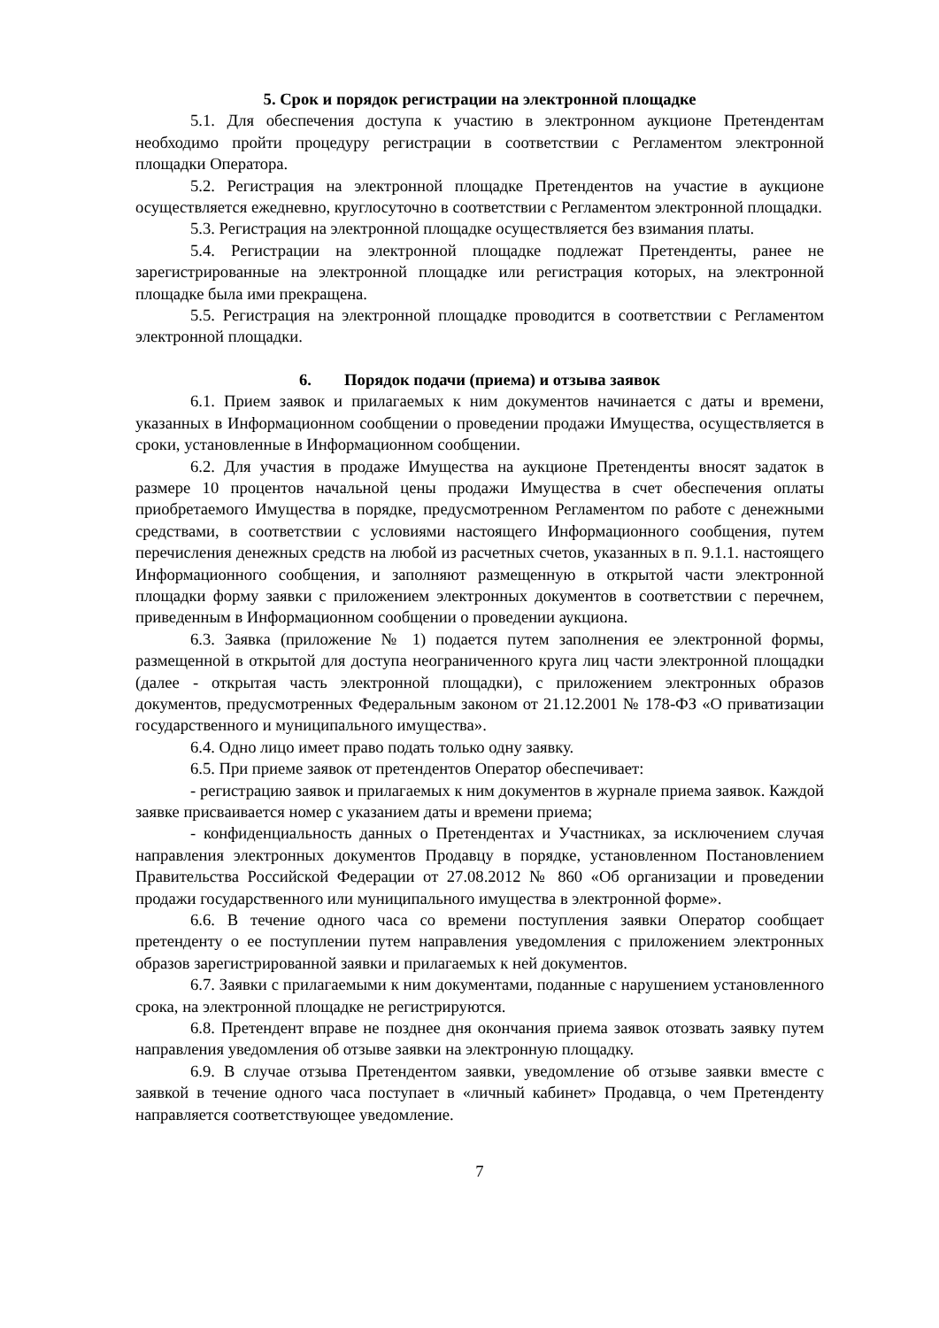5. Срок и порядок регистрации на электронной площадке
5.1. Для обеспечения доступа к участию в электронном аукционе Претендентам необходимо пройти процедуру регистрации в соответствии с Регламентом электронной площадки Оператора.
5.2. Регистрация на электронной площадке Претендентов на участие в аукционе осуществляется ежедневно, круглосуточно в соответствии с Регламентом электронной площадки.
5.3. Регистрация на электронной площадке осуществляется без взимания платы.
5.4. Регистрации на электронной площадке подлежат Претенденты, ранее не зарегистрированные на электронной площадке или регистрация которых, на электронной площадке была ими прекращена.
5.5. Регистрация на электронной площадке проводится в соответствии с Регламентом электронной площадки.
6. Порядок подачи (приема) и отзыва заявок
6.1. Прием заявок и прилагаемых к ним документов начинается с даты и времени, указанных в Информационном сообщении о проведении продажи Имущества, осуществляется в сроки, установленные в Информационном сообщении.
6.2. Для участия в продаже Имущества на аукционе Претенденты вносят задаток в размере 10 процентов начальной цены продажи Имущества в счет обеспечения оплаты приобретаемого Имущества в порядке, предусмотренном Регламентом по работе с денежными средствами, в соответствии с условиями настоящего Информационного сообщения, путем перечисления денежных средств на любой из расчетных счетов, указанных в п. 9.1.1. настоящего Информационного сообщения, и заполняют размещенную в открытой части электронной площадки форму заявки с приложением электронных документов в соответствии с перечнем, приведенным в Информационном сообщении о проведении аукциона.
6.3. Заявка (приложение № 1) подается путем заполнения ее электронной формы, размещенной в открытой для доступа неограниченного круга лиц части электронной площадки (далее - открытая часть электронной площадки), с приложением электронных образов документов, предусмотренных Федеральным законом от 21.12.2001 № 178-ФЗ «О приватизации государственного и муниципального имущества».
6.4. Одно лицо имеет право подать только одну заявку.
6.5. При приеме заявок от претендентов Оператор обеспечивает:
- регистрацию заявок и прилагаемых к ним документов в журнале приема заявок. Каждой заявке присваивается номер с указанием даты и времени приема;
- конфиденциальность данных о Претендентах и Участниках, за исключением случая направления электронных документов Продавцу в порядке, установленном Постановлением Правительства Российской Федерации от 27.08.2012 № 860 «Об организации и проведении продажи государственного или муниципального имущества в электронной форме».
6.6. В течение одного часа со времени поступления заявки Оператор сообщает претенденту о ее поступлении путем направления уведомления с приложением электронных образов зарегистрированной заявки и прилагаемых к ней документов.
6.7. Заявки с прилагаемыми к ним документами, поданные с нарушением установленного срока, на электронной площадке не регистрируются.
6.8. Претендент вправе не позднее дня окончания приема заявок отозвать заявку путем направления уведомления об отзыве заявки на электронную площадку.
6.9. В случае отзыва Претендентом заявки, уведомление об отзыве заявки вместе с заявкой в течение одного часа поступает в «личный кабинет» Продавца, о чем Претенденту направляется соответствующее уведомление.
7